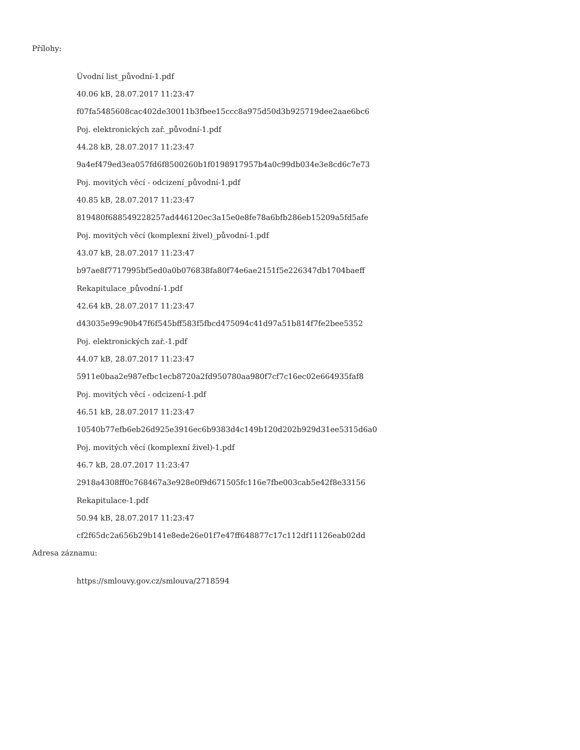Přílohy:
Úvodní list_původní-1.pdf
40.06 kB, 28.07.2017 11:23:47
f07fa5485608cac402de30011b3fbee15ccc8a975d50d3b925719dee2aae6bc6
Poj. elektronických zař._původní-1.pdf
44.28 kB, 28.07.2017 11:23:47
9a4ef479ed3ea057fd6f8500260b1f0198917957b4a0c99db034e3e8cd6c7e73
Poj. movitých věcí - odcizení_původní-1.pdf
40.85 kB, 28.07.2017 11:23:47
819480f688549228257ad446120ec3a15e0e8fe78a6bfb286eb15209a5fd5afe
Poj. movitých věcí (komplexní živel)_původní-1.pdf
43.07 kB, 28.07.2017 11:23:47
b97ae8f7717995bf5ed0a0b076838fa80f74e6ae2151f5e226347db1704baeff
Rekapitulace_původní-1.pdf
42.64 kB, 28.07.2017 11:23:47
d43035e99c90b47f6f545bff583f5fbcd475094c41d97a51b814f7fe2bee5352
Poj. elektronických zař.-1.pdf
44.07 kB, 28.07.2017 11:23:47
5911e0baa2e987efbc1ecb8720a2fd950780aa980f7cf7c16ec02e664935faf8
Poj. movitých věcí - odcizení-1.pdf
46.51 kB, 28.07.2017 11:23:47
10540b77efb6eb26d925e3916ec6b9383d4c149b120d202b929d31ee5315d6a0
Poj. movitých věcí (komplexní živel)-1.pdf
46.7 kB, 28.07.2017 11:23:47
2918a4308ff0c768467a3e928e0f9d671505fc116e7fbe003cab5e42f8e33156
Rekapitulace-1.pdf
50.94 kB, 28.07.2017 11:23:47
cf2f65dc2a656b29b141e8ede26e01f7e47ff648877c17c112df11126eab02dd
Adresa záznamu:
https://smlouvy.gov.cz/smlouva/2718594